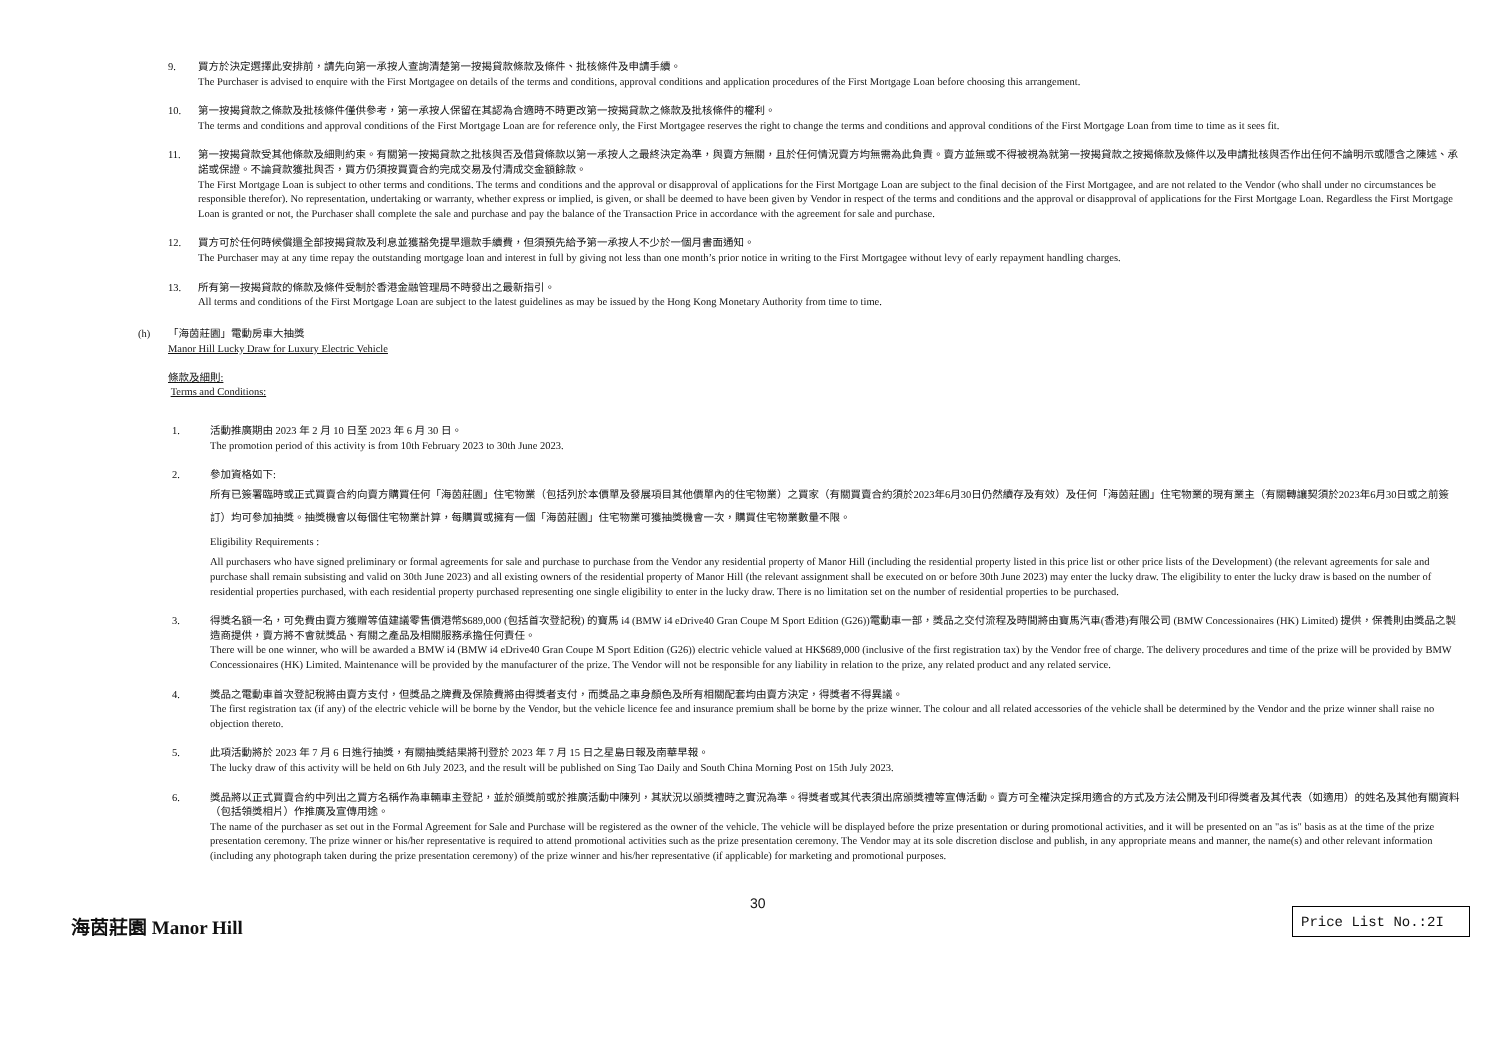9. 買方於決定選擇此安排前，請先向第一承按人查詢清楚第一按揭貸款條款及條件、批核條件及申請手續。
The Purchaser is advised to enquire with the First Mortgagee on details of the terms and conditions, approval conditions and application procedures of the First Mortgage Loan before choosing this arrangement.
10. 第一按揭貸款之條款及批核條件僅供參考，第一承按人保留在其認為合適時不時更改第一按揭貸款之條款及批核條件的權利。
The terms and conditions and approval conditions of the First Mortgage Loan are for reference only, the First Mortgagee reserves the right to change the terms and conditions and approval conditions of the First Mortgage Loan from time to time as it sees fit.
11. 第一按揭貸款受其他條款及細則約束。有關第一按揭貸款之批核與否及借貸條款以第一承按人之最終決定為準，與賣方無關，且於任何情況賣方均無需為此負責。賣方並無或不得被視為就第一按揭貸款之按揭條款及條件以及申請批核與否作出任何不論明示或隱含之陳述、承諾或保證。不論貸款獲批與否，買方仍須按買賣合約完成交易及付清成交金額餘款。
The First Mortgage Loan is subject to other terms and conditions. The terms and conditions and the approval or disapproval of applications for the First Mortgage Loan are subject to the final decision of the First Mortgagee, and are not related to the Vendor (who shall under no circumstances be responsible therefor). No representation, undertaking or warranty, whether express or implied, is given, or shall be deemed to have been given by Vendor in respect of the terms and conditions and the approval or disapproval of applications for the First Mortgage Loan. Regardless the First Mortgage Loan is granted or not, the Purchaser shall complete the sale and purchase and pay the balance of the Transaction Price in accordance with the agreement for sale and purchase.
12. 買方可於任何時候償還全部按揭貸款及利息並獲豁免提早還款手續費，但須預先給予第一承按人不少於一個月書面通知。
The Purchaser may at any time repay the outstanding mortgage loan and interest in full by giving not less than one month’s prior notice in writing to the First Mortgagee without levy of early repayment handling charges.
13. 所有第一按揭貸款的條款及條件受制於香港金融管理局不時發出之最新指引。
All terms and conditions of the First Mortgage Loan are subject to the latest guidelines as may be issued by the Hong Kong Monetary Authority from time to time.
(h) 「海茵莊園」電動房車大抽獎
Manor Hill Lucky Draw for Luxury Electric Vehicle
條款及細則:
Terms and Conditions:
1. 活動推廣期由 2023 年 2 月 10 日至 2023 年 6 月 30 日。
The promotion period of this activity is from 10th February 2023 to 30th June 2023.
2. 參加資格如下:
所有已簽署臨時或正式買賣合約向賣方購買任何「海茵莊園」住宅物業（包括列於本價單及發展項目其他價單內的住宅物業）之買家（有關買賣合約須於2023年6月30日仍然續存及有效）及任何「海茵莊園」住宅物業的現有業主（有關轉讓契須於2023年6月30日或之前簽訂）均可參加抽獎。抽獎機會以每個住宅物業計算，每購買或擁有一個「海茵莊園」住宅物業可獲抽獎機會一次，購買住宅物業數量不限。
Eligibility Requirements :
All purchasers who have signed preliminary or formal agreements for sale and purchase to purchase from the Vendor any residential property of Manor Hill (including the residential property listed in this price list or other price lists of the Development) (the relevant agreements for sale and purchase shall remain subsisting and valid on 30th June 2023) and all existing owners of the residential property of Manor Hill (the relevant assignment shall be executed on or before 30th June 2023) may enter the lucky draw. The eligibility to enter the lucky draw is based on the number of residential properties purchased, with each residential property purchased representing one single eligibility to enter in the lucky draw. There is no limitation set on the number of residential properties to be purchased.
3. 得獎名額一名，可免費由賣方獲贈等值建議零售價港幣$689,000 (包括首次登記稅) 的寶馬 i4 (BMW i4 eDrive40 Gran Coupe M Sport Edition (G26))電動車一部，獎品之交付流程及時間將由寶馬汽車(香港)有限公司 (BMW Concessionaires (HK) Limited) 提供，保養則由獎品之製造商提供，賣方將不會就獎品、有關之產品及相關服務承擔任何責任。
There will be one winner, who will be awarded a BMW i4 (BMW i4 eDrive40 Gran Coupe M Sport Edition (G26)) electric vehicle valued at HK$689,000 (inclusive of the first registration tax) by the Vendor free of charge. The delivery procedures and time of the prize will be provided by BMW Concessionaires (HK) Limited. Maintenance will be provided by the manufacturer of the prize. The Vendor will not be responsible for any liability in relation to the prize, any related product and any related service.
4. 獎品之電動車首次登記稅將由賣方支付，但獎品之牌費及保險費將由得獎者支付，而獎品之車身顏色及所有相關配套均由賣方決定，得獎者不得異議。
The first registration tax (if any) of the electric vehicle will be borne by the Vendor, but the vehicle licence fee and insurance premium shall be borne by the prize winner. The colour and all related accessories of the vehicle shall be determined by the Vendor and the prize winner shall raise no objection thereto.
5. 此項活動將於 2023 年 7 月 6 日進行抽獎，有關抽獎結果將刊登於 2023 年 7 月 15 日之星島日報及南華早報。
The lucky draw of this activity will be held on 6th July 2023, and the result will be published on Sing Tao Daily and South China Morning Post on 15th July 2023.
6. 獎品將以正式買賣合約中列出之買方名稱作為車輛車主登記，並於頒獎前或於推廣活動中陳列，其狀況以頒獎禮時之實況為準。得獎者或其代表須出席頒獎禮等宣傳活動。賣方可全權決定採用適合的方式及方法公開及刊印得獎者及其代表（如適用）的姓名及其他有關資料（包括領獎相片）作推廣及宣傳用途。
The name of the purchaser as set out in the Formal Agreement for Sale and Purchase will be registered as the owner of the vehicle. The vehicle will be displayed before the prize presentation or during promotional activities, and it will be presented on an "as is" basis as at the time of the prize presentation ceremony. The prize winner or his/her representative is required to attend promotional activities such as the prize presentation ceremony. The Vendor may at its sole discretion disclose and publish, in any appropriate means and manner, the name(s) and other relevant information (including any photograph taken during the prize presentation ceremony) of the prize winner and his/her representative (if applicable) for marketing and promotional purposes.
30
Price List No.:2I
海茵莊園 Manor Hill